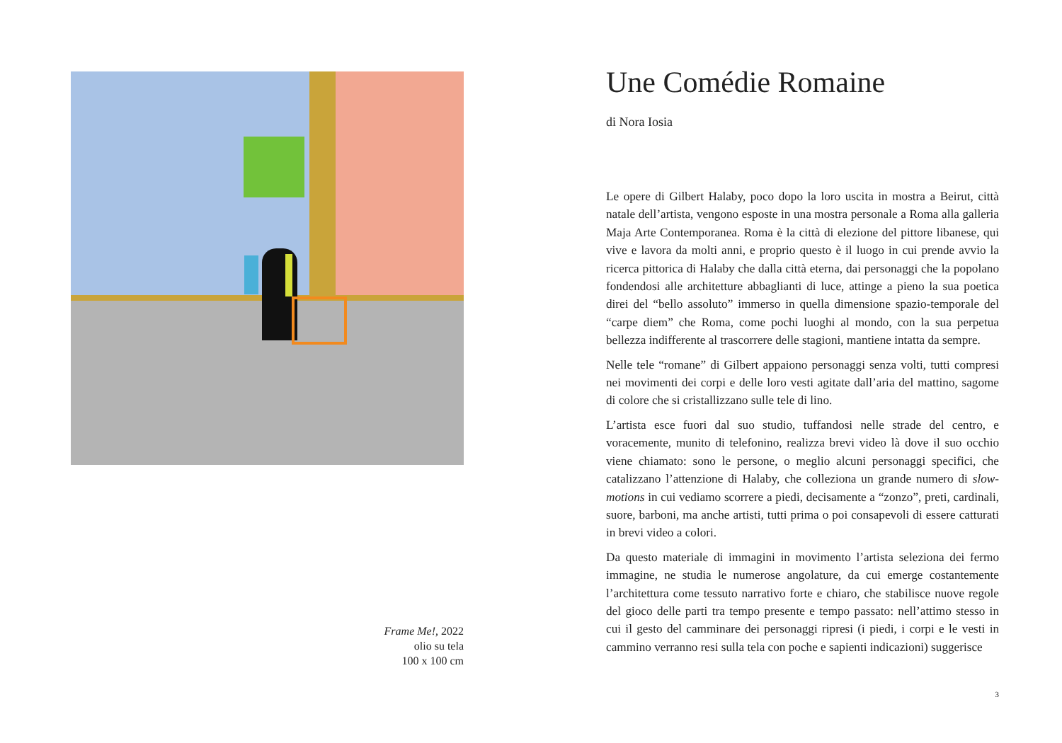Frame Me!, 2022
olio su tela
100 x 100 cm
Une Comédie Romaine
di Nora Iosia
Le opere di Gilbert Halaby, poco dopo la loro uscita in mostra a Beirut, città natale dell’artista, vengono esposte in una mostra personale a Roma alla galleria Maja Arte Contemporanea. Roma è la città di elezione del pittore libanese, qui vive e lavora da molti anni, e proprio questo è il luogo in cui prende avvio la ricerca pittorica di Halaby che dalla città eterna, dai personaggi che la popolano fondendosi alle architetture abbaglianti di luce, attinge a pieno la sua poetica direi del “bello assoluto” immerso in quella dimensione spazio-temporale del “carpe diem” che Roma, come pochi luoghi al mondo, con la sua perpetua bellezza indifferente al trascorrere delle stagioni, mantiene intatta da sempre.
Nelle tele “romane” di Gilbert appaiono personaggi senza volti, tutti compresi nei movimenti dei corpi e delle loro vesti agitate dall’aria del mattino, sagome di colore che si cristallizzano sulle tele di lino.
L’artista esce fuori dal suo studio, tuffandosi nelle strade del centro, e voracemente, munito di telefonino, realizza brevi video là dove il suo occhio viene chiamato: sono le persone, o meglio alcuni personaggi specifici, che catalizzano l’attenzione di Halaby, che colleziona un grande numero di slow-motions in cui vediamo scorrere a piedi, decisamente a “zonzo”, preti, cardinali, suore, barboni, ma anche artisti, tutti prima o poi consapevoli di essere catturati in brevi video a colori.
Da questo materiale di immagini in movimento l’artista seleziona dei fermo immagine, ne studia le numerose angolature, da cui emerge costantemente l’architettura come tessuto narrativo forte e chiaro, che stabilisce nuove regole del gioco delle parti tra tempo presente e tempo passato: nell’attimo stesso in cui il gesto del camminare dei personaggi ripresi (i piedi, i corpi e le vesti in cammino verranno resi sulla tela con poche e sapienti indicazioni) suggerisce
3